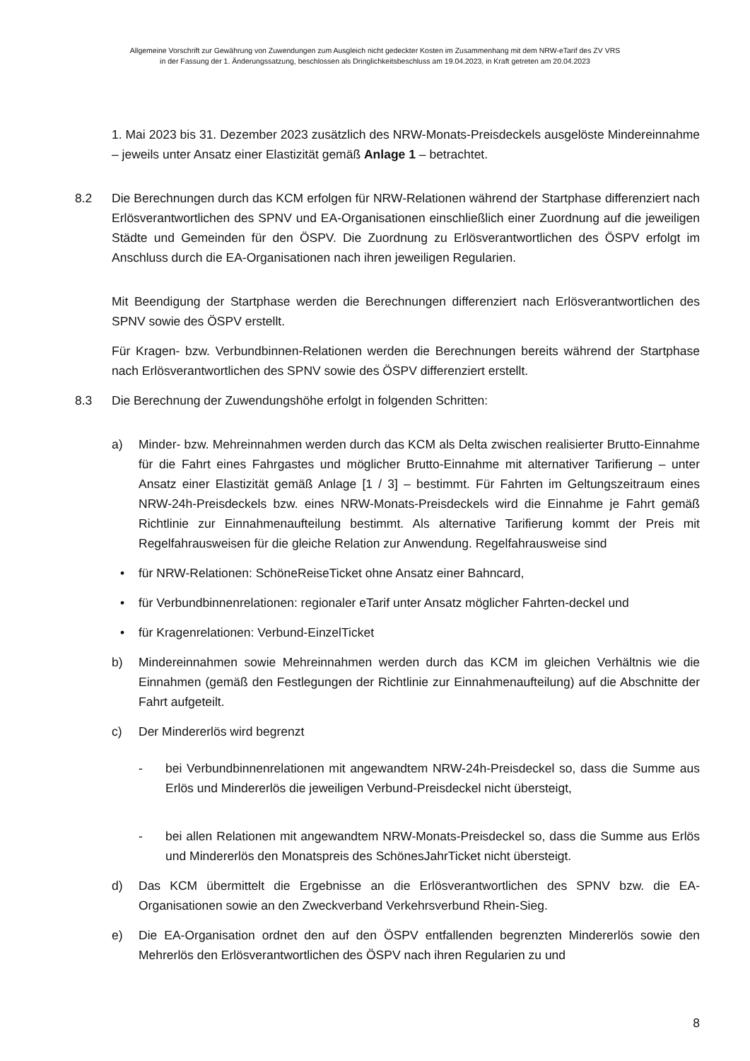Allgemeine Vorschrift zur Gewährung von Zuwendungen zum Ausgleich nicht gedeckter Kosten im Zusammenhang mit dem NRW-eTarif des ZV VRS
in der Fassung der 1. Änderungssatzung, beschlossen als Dringlichkeitsbeschluss am 19.04.2023, in Kraft getreten am 20.04.2023
1. Mai 2023 bis 31. Dezember 2023 zusätzlich des NRW-Monats-Preisdeckels ausgelöste Mindereinnahme – jeweils unter Ansatz einer Elastizität gemäß Anlage 1 – betrachtet.
8.2 Die Berechnungen durch das KCM erfolgen für NRW-Relationen während der Startphase differenziert nach Erlösverantwortlichen des SPNV und EA-Organisationen einschließlich einer Zuordnung auf die jeweiligen Städte und Gemeinden für den ÖSPV. Die Zuordnung zu Erlösverantwortlichen des ÖSPV erfolgt im Anschluss durch die EA-Organisationen nach ihren jeweiligen Regularien.
Mit Beendigung der Startphase werden die Berechnungen differenziert nach Erlösverantwortlichen des SPNV sowie des ÖSPV erstellt.
Für Kragen- bzw. Verbundbinnen-Relationen werden die Berechnungen bereits während der Startphase nach Erlösverantwortlichen des SPNV sowie des ÖSPV differenziert erstellt.
8.3 Die Berechnung der Zuwendungshöhe erfolgt in folgenden Schritten:
a) Minder- bzw. Mehreinnahmen werden durch das KCM als Delta zwischen realisierter Brutto-Einnahme für die Fahrt eines Fahrgastes und möglicher Brutto-Einnahme mit alternativer Tarifierung – unter Ansatz einer Elastizität gemäß Anlage [1 / 3] – bestimmt. Für Fahrten im Geltungszeitraum eines NRW-24h-Preisdeckels bzw. eines NRW-Monats-Preisdeckels wird die Einnahme je Fahrt gemäß Richtlinie zur Einnahmenaufteilung bestimmt. Als alternative Tarifierung kommt der Preis mit Regelfahrausweisen für die gleiche Relation zur Anwendung. Regelfahrausweise sind
• für NRW-Relationen: SchöneReiseTicket ohne Ansatz einer Bahncard,
• für Verbundbinnenrelationen: regionaler eTarif unter Ansatz möglicher Fahrten-deckel und
• für Kragenrelationen: Verbund-EinzelTicket
b) Mindereinnahmen sowie Mehreinnahmen werden durch das KCM im gleichen Verhältnis wie die Einnahmen (gemäß den Festlegungen der Richtlinie zur Einnahmenaufteilung) auf die Abschnitte der Fahrt aufgeteilt.
c) Der Mindererlös wird begrenzt
- bei Verbundbinnenrelationen mit angewandtem NRW-24h-Preisdeckel so, dass die Summe aus Erlös und Mindererlös die jeweiligen Verbund-Preisdeckel nicht übersteigt,
- bei allen Relationen mit angewandtem NRW-Monats-Preisdeckel so, dass die Summe aus Erlös und Mindererlös den Monatspreis des SchönesJahrTicket nicht übersteigt.
d) Das KCM übermittelt die Ergebnisse an die Erlösverantwortlichen des SPNV bzw. die EA-Organisationen sowie an den Zweckverband Verkehrsverbund Rhein-Sieg.
e) Die EA-Organisation ordnet den auf den ÖSPV entfallenden begrenzten Mindererlös sowie den Mehrerlös den Erlösverantwortlichen des ÖSPV nach ihren Regularien zu und
8